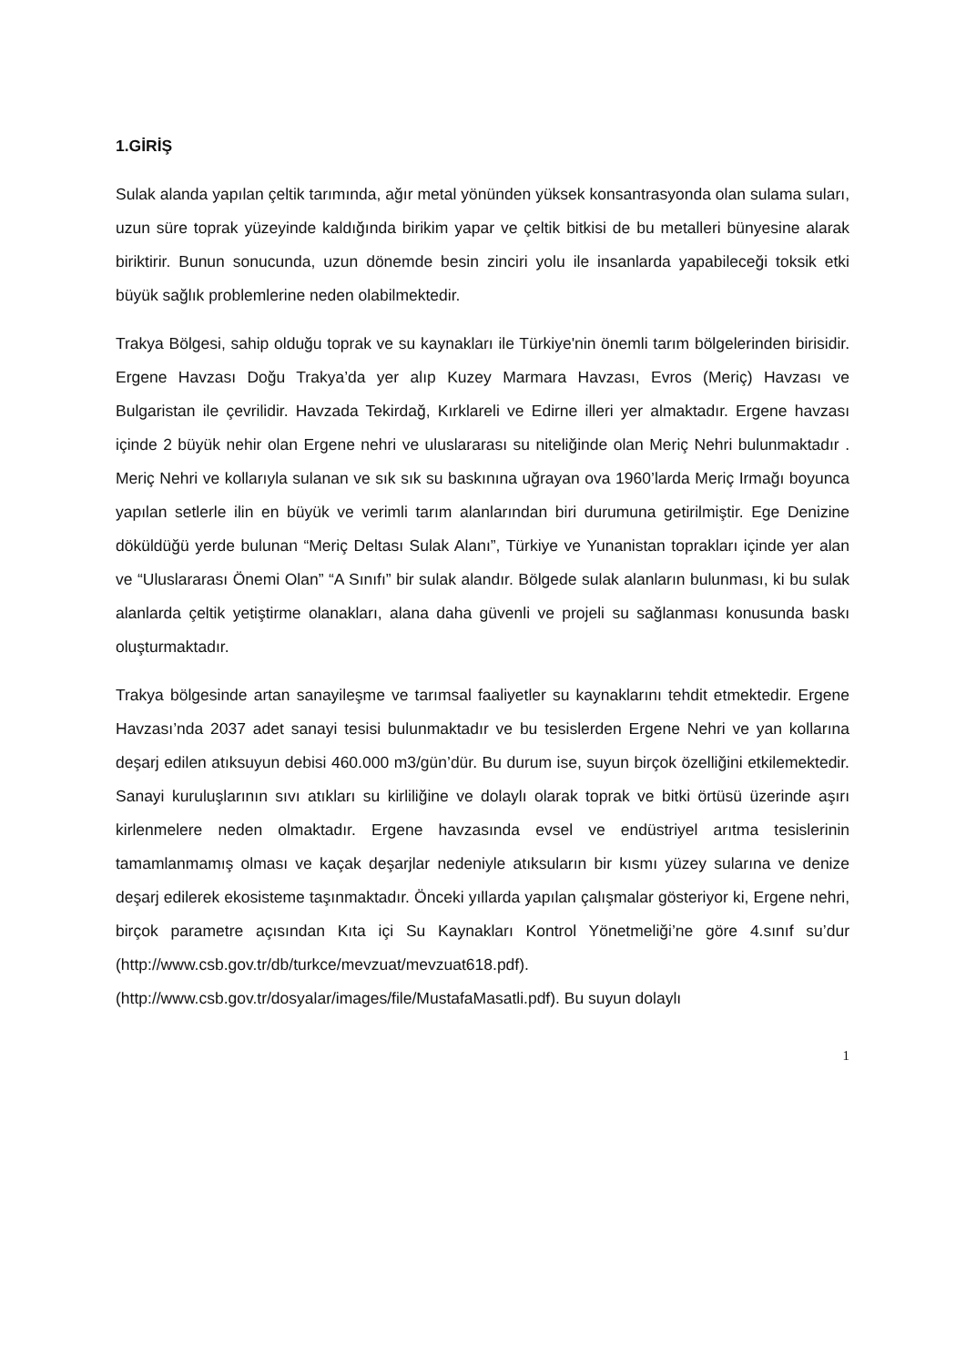1.GİRİŞ
Sulak alanda yapılan çeltik tarımında, ağır metal yönünden yüksek konsantrasyonda olan sulama suları, uzun süre toprak yüzeyinde kaldığında birikim yapar ve çeltik bitkisi de bu metalleri bünyesine alarak biriktirir. Bunun sonucunda, uzun dönemde besin zinciri yolu ile insanlarda yapabileceği toksik etki büyük sağlık problemlerine neden olabilmektedir.
Trakya Bölgesi, sahip olduğu toprak ve su kaynakları ile Türkiye'nin önemli tarım bölgelerinden birisidir. Ergene Havzası Doğu Trakya’da yer alıp Kuzey Marmara Havzası, Evros (Meriç) Havzası ve Bulgaristan ile çevrilidir. Havzada Tekirdağ, Kırklareli ve Edirne illeri yer almaktadır. Ergene havzası içinde 2 büyük nehir olan Ergene nehri ve uluslararası su niteliğinde olan Meriç Nehri bulunmaktadır . Meriç Nehri ve kollarıyla sulanan ve sık sık su baskınına uğrayan ova 1960’larda Meriç Irmağı boyunca yapılan setlerle ilin en büyük ve verimli tarım alanlarından biri durumuna getirilmiştir. Ege Denizine döküldüğü yerde bulunan “Meriç Deltası Sulak Alanı”, Türkiye ve Yunanistan toprakları içinde yer alan ve “Uluslararası Önemi Olan” “A Sınıfı” bir sulak alandır. Bölgede sulak alanların bulunması, ki bu sulak alanlarda çeltik yetiştirme olanakları, alana daha güvenli ve projeli su sağlanması konusunda baskı oluşturmaktadır.
Trakya bölgesinde artan sanayileşme ve tarımsal faaliyetler su kaynaklarını tehdit etmektedir. Ergene Havzası’nda 2037 adet sanayi tesisi bulunmaktadır ve bu tesislerden Ergene Nehri ve yan kollarına deşarj edilen atıksuyun debisi 460.000 m3/gün’dür. Bu durum ise, suyun birçok özelliğini etkilemektedir. Sanayi kuruluşlarının sıvı atıkları su kirliliğine ve dolaylı olarak toprak ve bitki örtüsü üzerinde aşırı kirlenmelere neden olmaktadır. Ergene havzasında evsel ve endüstriyel arıtma tesislerinin tamamlanmamış olması ve kaçak deşarjlar nedeniyle atıksuların bir kısmı yüzey sularına ve denize deşarj edilerek ekosisteme taşınmaktadır. Önceki yıllarda yapılan çalışmalar gösteriyor ki, Ergene nehri, birçok parametre açısından Kıta içi Su Kaynakları Kontrol Yönetmeliği’ne göre 4.sınıf su’dur (http://www.csb.gov.tr/db/turkce/mevzuat/mevzuat618.pdf). (http://www.csb.gov.tr/dosyalar/images/file/MustafaMasatli.pdf). Bu suyun dolaylı
1